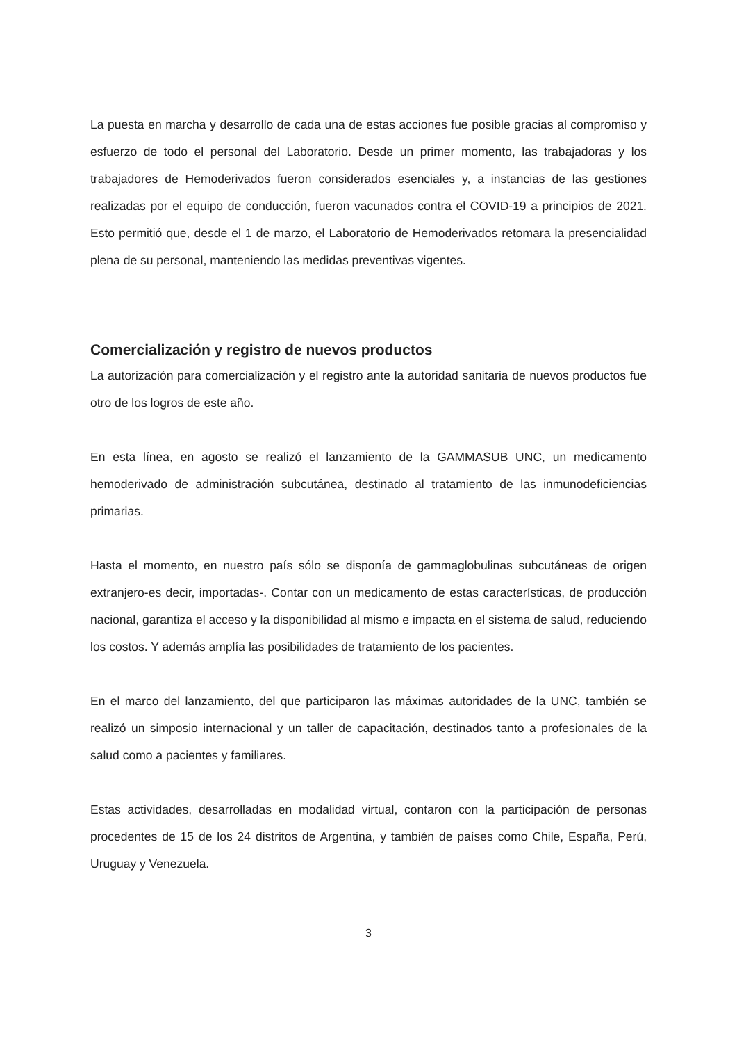La puesta en marcha y desarrollo de cada una de estas acciones fue posible gracias al compromiso y esfuerzo de todo el personal del Laboratorio. Desde un primer momento, las trabajadoras y los trabajadores de Hemoderivados fueron considerados esenciales y, a instancias de las gestiones realizadas por el equipo de conducción, fueron vacunados contra el COVID-19 a principios de 2021. Esto permitió que, desde el 1 de marzo, el Laboratorio de Hemoderivados retomara la presencialidad plena de su personal, manteniendo las medidas preventivas vigentes.
Comercialización y registro de nuevos productos
La autorización para comercialización y el registro ante la autoridad sanitaria de nuevos productos fue otro de los logros de este año.
En esta línea, en agosto se realizó el lanzamiento de la GAMMASUB UNC, un medicamento hemoderivado de administración subcutánea, destinado al tratamiento de las inmunodeficiencias primarias.
Hasta el momento, en nuestro país sólo se disponía de gammaglobulinas subcutáneas de origen extranjero-es decir, importadas-. Contar con un medicamento de estas características, de producción nacional, garantiza el acceso y la disponibilidad al mismo e impacta en el sistema de salud, reduciendo los costos. Y además amplía las posibilidades de tratamiento de los pacientes.
En el marco del lanzamiento, del que participaron las máximas autoridades de la UNC, también se realizó un simposio internacional y un taller de capacitación, destinados tanto a profesionales de la salud como a pacientes y familiares.
Estas actividades, desarrolladas en modalidad virtual, contaron con la participación de personas procedentes de 15 de los 24 distritos de Argentina, y también de países como Chile, España, Perú, Uruguay y Venezuela.
3